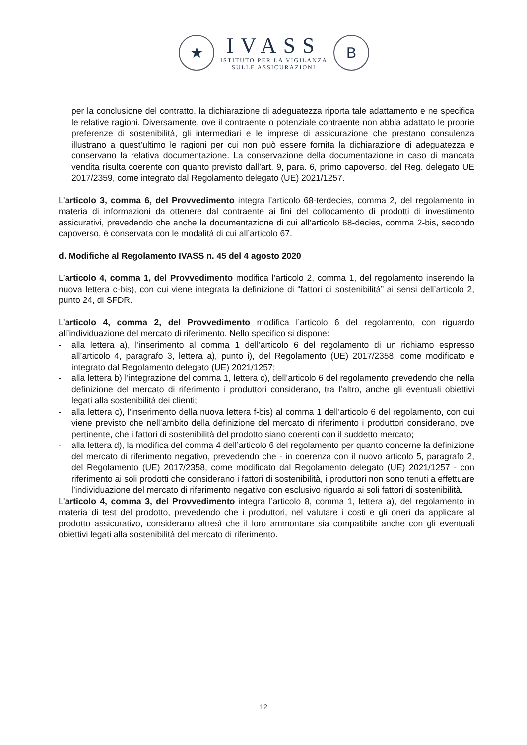★
IVASS
ISTITUTO PER LA VIGILANZA
SULLE ASSICURAZIONI
B
per la conclusione del contratto, la dichiarazione di adeguatezza riporta tale adattamento e ne specifica le relative ragioni. Diversamente, ove il contraente o potenziale contraente non abbia adattato le proprie preferenze di sostenibilità, gli intermediari e le imprese di assicurazione che prestano consulenza illustrano a quest’ultimo le ragioni per cui non può essere fornita la dichiarazione di adeguatezza e conservano la relativa documentazione. La conservazione della documentazione in caso di mancata vendita risulta coerente con quanto previsto dall’art. 9, para. 6, primo capoverso, del Reg. delegato UE 2017/2359, come integrato dal Regolamento delegato (UE) 2021/1257.
L’articolo 3, comma 6, del Provvedimento integra l’articolo 68-terdecies, comma 2, del regolamento in materia di informazioni da ottenere dal contraente ai fini del collocamento di prodotti di investimento assicurativi, prevedendo che anche la documentazione di cui all’articolo 68-decies, comma 2-bis, secondo capoverso, è conservata con le modalità di cui all’articolo 67.
d. Modifiche al Regolamento IVASS n. 45 del 4 agosto 2020
L’articolo 4, comma 1, del Provvedimento modifica l’articolo 2, comma 1, del regolamento inserendo la nuova lettera c-bis), con cui viene integrata la definizione di “fattori di sostenibilità” ai sensi dell’articolo 2, punto 24, di SFDR.
L’articolo 4, comma 2, del Provvedimento modifica l’articolo 6 del regolamento, con riguardo all’individuazione del mercato di riferimento. Nello specifico si dispone:
- alla lettera a), l’inserimento al comma 1 dell’articolo 6 del regolamento di un richiamo espresso all’articolo 4, paragrafo 3, lettera a), punto i), del Regolamento (UE) 2017/2358, come modificato e integrato dal Regolamento delegato (UE) 2021/1257;
- alla lettera b) l’integrazione del comma 1, lettera c), dell’articolo 6 del regolamento prevedendo che nella definizione del mercato di riferimento i produttori considerano, tra l’altro, anche gli eventuali obiettivi legati alla sostenibilità dei clienti;
- alla lettera c), l’inserimento della nuova lettera f-bis) al comma 1 dell’articolo 6 del regolamento, con cui viene previsto che nell’ambito della definizione del mercato di riferimento i produttori considerano, ove pertinente, che i fattori di sostenibilità del prodotto siano coerenti con il suddetto mercato;
- alla lettera d), la modifica del comma 4 dell’articolo 6 del regolamento per quanto concerne la definizione del mercato di riferimento negativo, prevedendo che - in coerenza con il nuovo articolo 5, paragrafo 2, del Regolamento (UE) 2017/2358, come modificato dal Regolamento delegato (UE) 2021/1257 - con riferimento ai soli prodotti che considerano i fattori di sostenibilità, i produttori non sono tenuti a effettuare l’individuazione del mercato di riferimento negativo con esclusivo riguardo ai soli fattori di sostenibilità.
L’articolo 4, comma 3, del Provvedimento integra l’articolo 8, comma 1, lettera a), del regolamento in materia di test del prodotto, prevedendo che i produttori, nel valutare i costi e gli oneri da applicare al prodotto assicurativo, considerano altresì che il loro ammontare sia compatibile anche con gli eventuali obiettivi legati alla sostenibilità del mercato di riferimento.
12